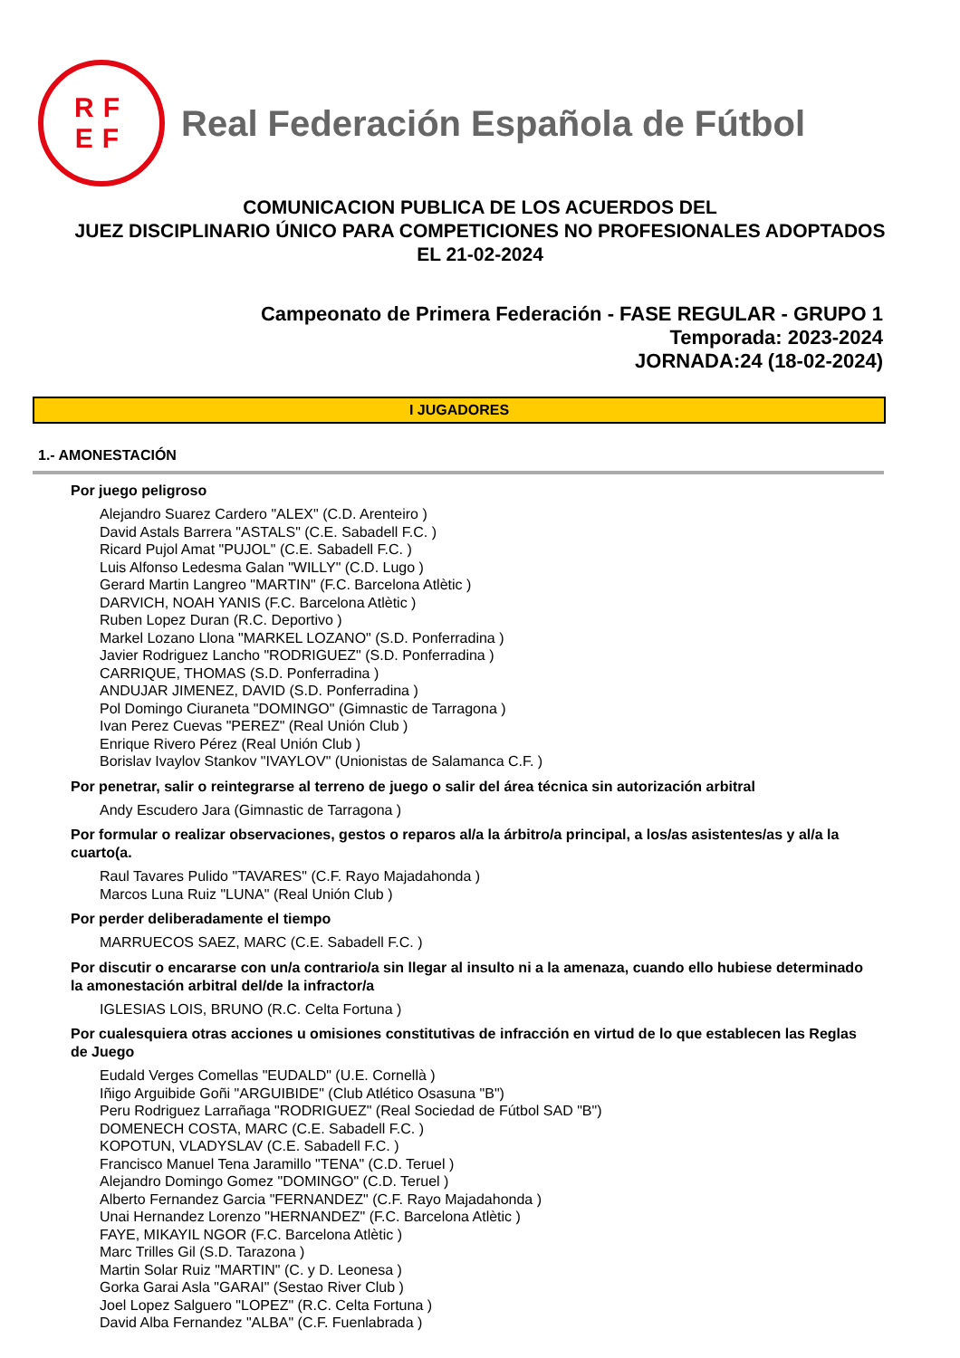RF
EF
Real Federación Española de Fútbol
COMUNICACION PUBLICA DE LOS ACUERDOS DEL
JUEZ DISCIPLINARIO ÚNICO PARA COMPETICIONES NO PROFESIONALES ADOPTADOS
EL 21-02-2024
Campeonato de Primera Federación - FASE REGULAR - GRUPO 1
Temporada: 2023-2024
JORNADA:24 (18-02-2024)
I JUGADORES
1.- AMONESTACIÓN
Por juego peligroso
Alejandro Suarez Cardero "ALEX" (C.D. Arenteiro )
David Astals Barrera "ASTALS" (C.E. Sabadell F.C. )
Ricard Pujol Amat "PUJOL" (C.E. Sabadell F.C. )
Luis Alfonso Ledesma Galan "WILLY" (C.D. Lugo )
Gerard Martin Langreo "MARTIN" (F.C. Barcelona Atlètic )
DARVICH, NOAH YANIS (F.C. Barcelona Atlètic )
Ruben Lopez Duran (R.C. Deportivo )
Markel Lozano Llona "MARKEL LOZANO" (S.D. Ponferradina )
Javier Rodriguez Lancho "RODRIGUEZ" (S.D. Ponferradina )
CARRIQUE, THOMAS (S.D. Ponferradina )
ANDUJAR JIMENEZ, DAVID (S.D. Ponferradina )
Pol Domingo Ciuraneta "DOMINGO" (Gimnastic de Tarragona )
Ivan Perez Cuevas "PEREZ" (Real Unión Club )
Enrique Rivero Pérez (Real Unión Club )
Borislav Ivaylov Stankov "IVAYLOV" (Unionistas de Salamanca C.F. )
Por penetrar, salir o reintegrarse al terreno de juego o salir del área técnica sin autorización arbitral
Andy Escudero Jara (Gimnastic de Tarragona )
Por formular o realizar observaciones, gestos o reparos al/a la árbitro/a principal, a los/as asistentes/as y al/a la cuarto(a.
Raul Tavares Pulido "TAVARES" (C.F. Rayo Majadahonda )
Marcos Luna Ruiz "LUNA" (Real Unión Club )
Por perder deliberadamente el tiempo
MARRUECOS SAEZ, MARC (C.E. Sabadell F.C. )
Por discutir o encararse con un/a contrario/a sin llegar al insulto ni a la amenaza, cuando ello hubiese determinado la amonestación arbitral del/de la infractor/a
IGLESIAS LOIS, BRUNO (R.C. Celta Fortuna )
Por cualesquiera otras acciones u omisiones constitutivas de infracción en virtud de lo que establecen las Reglas de Juego
Eudald Verges Comellas "EUDALD" (U.E. Cornellà )
Iñigo Arguibide Goñi "ARGUIBIDE" (Club Atlético Osasuna "B")
Peru Rodriguez Larrañaga "RODRIGUEZ" (Real Sociedad de Fútbol SAD "B")
DOMENECH COSTA, MARC (C.E. Sabadell F.C. )
KOPOTUN, VLADYSLAV (C.E. Sabadell F.C. )
Francisco Manuel Tena Jaramillo "TENA" (C.D. Teruel )
Alejandro Domingo Gomez "DOMINGO" (C.D. Teruel )
Alberto Fernandez Garcia "FERNANDEZ" (C.F. Rayo Majadahonda )
Unai Hernandez Lorenzo "HERNANDEZ" (F.C. Barcelona Atlètic )
FAYE, MIKAYIL NGOR (F.C. Barcelona Atlètic )
Marc Trilles Gil (S.D. Tarazona )
Martin Solar Ruiz "MARTIN" (C. y D. Leonesa )
Gorka Garai Asla "GARAI" (Sestao River Club )
Joel Lopez Salguero "LOPEZ" (R.C. Celta Fortuna )
David Alba Fernandez "ALBA" (C.F. Fuenlabrada )